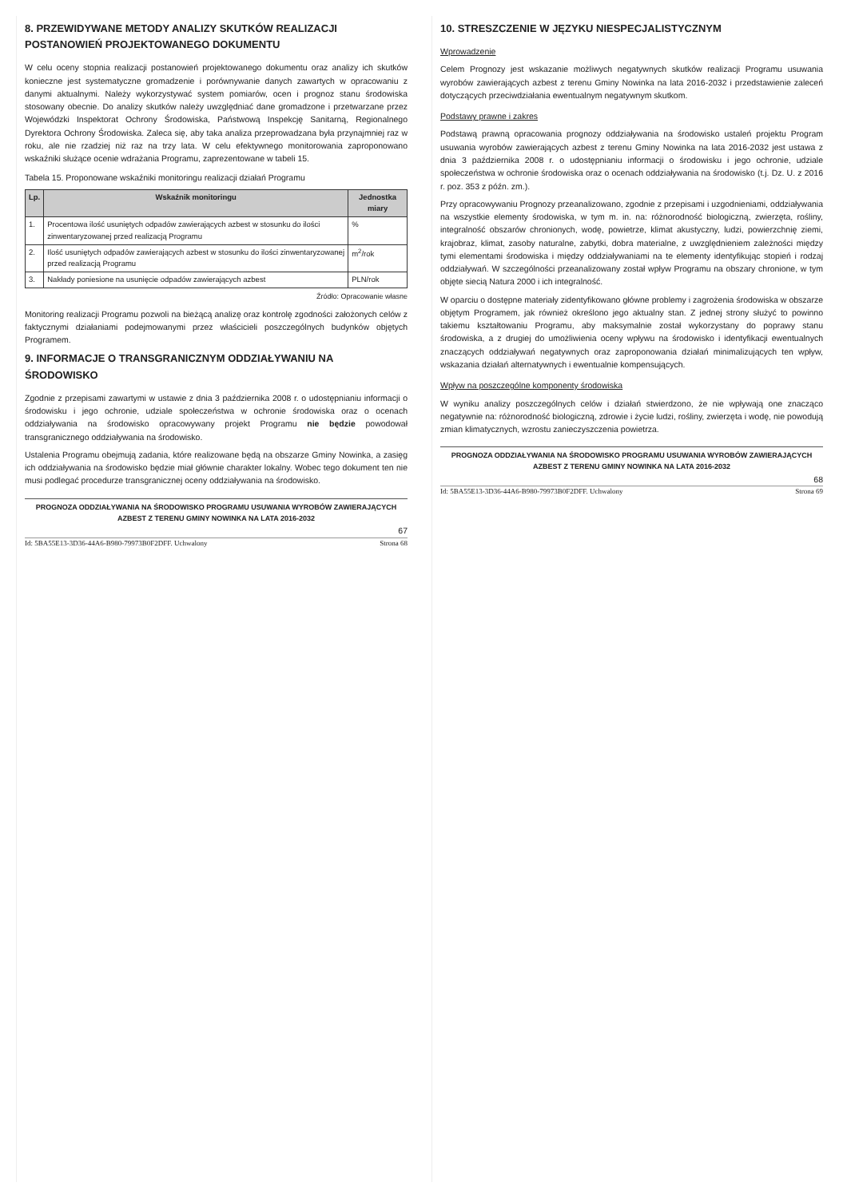8. PRZEWIDYWANE METODY ANALIZY SKUTKÓW REALIZACJI POSTANOWIEŃ PROJEKTOWANEGO DOKUMENTU
W celu oceny stopnia realizacji postanowień projektowanego dokumentu oraz analizy ich skutków konieczne jest systematyczne gromadzenie i porównywanie danych zawartych w opracowaniu z danymi aktualnymi. Należy wykorzystywać system pomiarów, ocen i prognoz stanu środowiska stosowany obecnie. Do analizy skutków należy uwzględniać dane gromadzone i przetwarzane przez Wojewódzki Inspektorat Ochrony Środowiska, Państwową Inspekcję Sanitarną, Regionalnego Dyrektora Ochrony Środowiska. Zaleca się, aby taka analiza przeprowadzana była przynajmniej raz w roku, ale nie rzadziej niż raz na trzy lata. W celu efektywnego monitorowania zaproponowano wskaźniki służące ocenie wdrażania Programu, zaprezentowane w tabeli 15.
Tabela 15. Proponowane wskaźniki monitoringu realizacji działań Programu
| Lp. | Wskaźnik monitoringu | Jednostka miary |
| --- | --- | --- |
| 1. | Procentowa ilość usuniętych odpadów zawierających azbest w stosunku do ilości zinwentaryzowanej przed realizacją Programu | % |
| 2. | Ilość usuniętych odpadów zawierających azbest w stosunku do ilości zinwentaryzowanej przed realizacją Programu | m<sup>2</sup>/rok |
| 3. | Nakłady poniesione na usunięcie odpadów zawierających azbest | PLN/rok |
Źródło: Opracowanie własne
Monitoring realizacji Programu pozwoli na bieżącą analizę oraz kontrolę zgodności założonych celów z faktycznymi działaniami podejmowanymi przez właścicieli poszczególnych budynków objętych Programem.
9. INFORMACJE O TRANSGRANICZNYM ODDZIAŁYWANIU NA ŚRODOWISKO
Zgodnie z przepisami zawartymi w ustawie z dnia 3 października 2008 r. o udostępnianiu informacji o środowisku i jego ochronie, udziale społeczeństwa w ochronie środowiska oraz o ocenach oddziaływania na środowisko opracowywany projekt Programu nie będzie powodował transgranicznego oddziaływania na środowisko.
Ustalenia Programu obejmują zadania, które realizowane będą na obszarze Gminy Nowinka, a zasięg ich oddziaływania na środowisko będzie miał głównie charakter lokalny. Wobec tego dokument ten nie musi podlegać procedurze transgranicznej oceny oddziaływania na środowisko.
PROGNOZA ODDZIAŁYWANIA NA ŚRODOWISKO PROGRAMU USUWANIA WYROBÓW ZAWIERAJĄCYCH AZBEST Z TERENU GMINY NOWINKA NA LATA 2016-2032
67
Id: 5BA55E13-3D36-44A6-B980-79973B0F2DFF. Uchwalony Strona 68
10. STRESZCZENIE W JĘZYKU NIESPECJALISTYCZNYM
Wprowadzenie
Celem Prognozy jest wskazanie możliwych negatywnych skutków realizacji Programu usuwania wyrobów zawierających azbest z terenu Gminy Nowinka na lata 2016-2032 i przedstawienie zaleceń dotyczących przeciwdziałania ewentualnym negatywnym skutkom.
Podstawy prawne i zakres
Podstawą prawną opracowania prognozy oddziaływania na środowisko ustaleń projektu Program usuwania wyrobów zawierających azbest z terenu Gminy Nowinka na lata 2016-2032 jest ustawa z dnia 3 października 2008 r. o udostępnianiu informacji o środowisku i jego ochronie, udziale społeczeństwa w ochronie środowiska oraz o ocenach oddziaływania na środowisko (t.j. Dz. U. z 2016 r. poz. 353 z późn. zm.).
Przy opracowywaniu Prognozy przeanalizowano, zgodnie z przepisami i uzgodnieniami, oddziaływania na wszystkie elementy środowiska, w tym m. in. na: różnorodność biologiczną, zwierzęta, rośliny, integralność obszarów chronionych, wodę, powietrze, klimat akustyczny, ludzi, powierzchnię ziemi, krajobraz, klimat, zasoby naturalne, zabytki, dobra materialne, z uwzględnieniem zależności między tymi elementami środowiska i między oddziaływaniami na te elementy identyfikując stopień i rodzaj oddziaływań. W szczególności przeanalizowany został wpływ Programu na obszary chronione, w tym objęte siecią Natura 2000 i ich integralność.
W oparciu o dostępne materiały zidentyfikowano główne problemy i zagrożenia środowiska w obszarze objętym Programem, jak również określono jego aktualny stan. Z jednej strony służyć to powinno takiemu kształtowaniu Programu, aby maksymalnie został wykorzystany do poprawy stanu środowiska, a z drugiej do umożliwienia oceny wpływu na środowisko i identyfikacji ewentualnych znaczących oddziaływań negatywnych oraz zaproponowania działań minimalizujących ten wpływ, wskazania działań alternatywnych i ewentualnie kompensujących.
Wpływ na poszczególne komponenty środowiska
W wyniku analizy poszczególnych celów i działań stwierdzono, że nie wpływają one znacząco negatywnie na: różnorodność biologiczną, zdrowie i życie ludzi, rośliny, zwierzęta i wodę, nie powodują zmian klimatycznych, wzrostu zanieczyszczenia powietrza.
PROGNOZA ODDZIAŁYWANIA NA ŚRODOWISKO PROGRAMU USUWANIA WYROBÓW ZAWIERAJĄCYCH AZBEST Z TERENU GMINY NOWINKA NA LATA 2016-2032
68
Id: 5BA55E13-3D36-44A6-B980-79973B0F2DFF. Uchwalony Strona 69